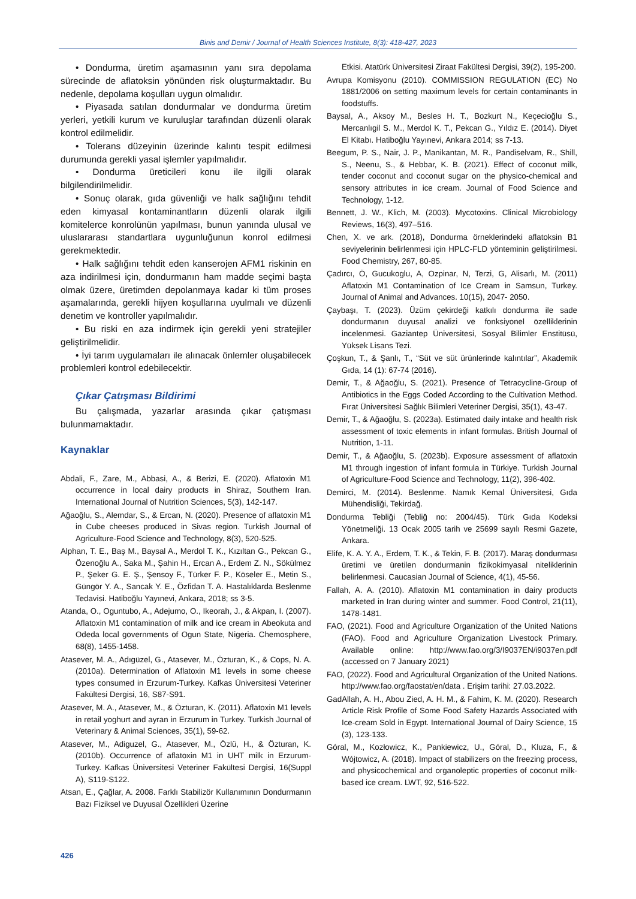Binis and Demir / Journal of Health Sciences Institute, 8(3): 418-427, 2023
• Dondurma, üretim aşamasının yanı sıra depolama sürecinde de aflatoksin yönünden risk oluşturmaktadır. Bu nedenle, depolama koşulları uygun olmalıdır.
• Piyasada satılan dondurmalar ve dondurma üretim yerleri, yetkili kurum ve kuruluşlar tarafından düzenli olarak kontrol edilmelidir.
• Tolerans düzeyinin üzerinde kalıntı tespit edilmesi durumunda gerekli yasal işlemler yapılmalıdır.
• Dondurma üreticileri konu ile ilgili olarak bilgilendirilmelidir.
• Sonuç olarak, gıda güvenliği ve halk sağlığını tehdit eden kimyasal kontaminantların düzenli olarak ilgili komitelerce konrolünün yapılması, bunun yanında ulusal ve uluslararası standartlara uygunluğunun konrol edilmesi gerekmektedir.
• Halk sağlığını tehdit eden kanserojen AFM1 riskinin en aza indirilmesi için, dondurmanın ham madde seçimi başta olmak üzere, üretimden depolanmaya kadar ki tüm proses aşamalarında, gerekli hijyen koşullarına uyulmalı ve düzenli denetim ve kontroller yapılmalıdır.
• Bu riski en aza indirmek için gerekli yeni stratejiler geliştirilmelidir.
• İyi tarım uygulamaları ile alınacak önlemler oluşabilecek problemleri kontrol edebilecektir.
Çıkar Çatışması Bildirimi
Bu çalışmada, yazarlar arasında çıkar çatışması bulunmamaktadır.
Kaynaklar
Abdali, F., Zare, M., Abbasi, A., & Berizi, E. (2020). Aflatoxin M1 occurrence in local dairy products in Shiraz, Southern Iran. International Journal of Nutrition Sciences, 5(3), 142-147.
Ağaoğlu, S., Alemdar, S., & Ercan, N. (2020). Presence of aflatoxin M1 in Cube cheeses produced in Sivas region. Turkish Journal of Agriculture-Food Science and Technology, 8(3), 520-525.
Alphan, T. E., Baş M., Baysal A., Merdol T. K., Kızıltan G., Pekcan G., Özenoğlu A., Saka M., Şahin H., Ercan A., Erdem Z. N., Sökülmez P., Şeker G. E. Ş., Şensoy F., Türker F. P., Köseler E., Metin S., Güngör Y. A., Sancak Y. E., Özfidan T. A. Hastalıklarda Beslenme Tedavisi. Hatiboğlu Yayınevi, Ankara, 2018; ss 3-5.
Atanda, O., Oguntubo, A., Adejumo, O., Ikeorah, J., & Akpan, I. (2007). Aflatoxin M1 contamination of milk and ice cream in Abeokuta and Odeda local governments of Ogun State, Nigeria. Chemosphere, 68(8), 1455-1458.
Atasever, M. A., Adıgüzel, G., Atasever, M., Özturan, K., & Cops, N. A. (2010a). Determination of Aflatoxin M1 levels in some cheese types consumed in Erzurum-Turkey. Kafkas Üniversitesi Veteriner Fakültesi Dergisi, 16, S87-S91.
Atasever, M. A., Atasever, M., & Özturan, K. (2011). Aflatoxin M1 levels in retail yoghurt and ayran in Erzurum in Turkey. Turkish Journal of Veterinary & Animal Sciences, 35(1), 59-62.
Atasever, M., Adiguzel, G., Atasever, M., Özlü, H., & Özturan, K. (2010b). Occurrence of aflatoxin M1 in UHT milk in Erzurum-Turkey. Kafkas Üniversitesi Veteriner Fakültesi Dergisi, 16(Suppl A), S119-S122.
Atsan, E., Çağlar, A. 2008. Farklı Stabilizör Kullanımının Dondurmanın Bazı Fiziksel ve Duyusal Özellikleri Üzerine
Etkisi. Atatürk Üniversitesi Ziraat Fakültesi Dergisi, 39(2), 195-200.
Avrupa Komisyonu (2010). COMMISSION REGULATION (EC) No 1881/2006 on setting maximum levels for certain contaminants in foodstuffs.
Baysal, A., Aksoy M., Besles H. T., Bozkurt N., Keçecioğlu S., Mercanlıgil S. M., Merdol K. T., Pekcan G., Yıldız E. (2014). Diyet El Kitabı. Hatiboğlu Yayınevi, Ankara 2014; ss 7-13.
Beegum, P. S., Nair, J. P., Manikantan, M. R., Pandiselvam, R., Shill, S., Neenu, S., & Hebbar, K. B. (2021). Effect of coconut milk, tender coconut and coconut sugar on the physico-chemical and sensory attributes in ice cream. Journal of Food Science and Technology, 1-12.
Bennett, J. W., Klich, M. (2003). Mycotoxins. Clinical Microbiology Reviews, 16(3), 497–516.
Chen, X. ve ark. (2018), Dondurma örneklerindeki aflatoksin B1 seviyelerinin belirlenmesi için HPLC-FLD yönteminin geliştirilmesi. Food Chemistry, 267, 80-85.
Çadırcı, Ö, Gucukoglu, A, Ozpinar, N, Terzi, G, Alisarlı, M. (2011) Aflatoxin M1 Contamination of Ice Cream in Samsun, Turkey. Journal of Animal and Advances. 10(15), 2047- 2050.
Çaybaşı, T. (2023). Üzüm çekirdeği katkılı dondurma ile sade dondurmanın duyusal analizi ve fonksiyonel özelliklerinin incelenmesi. Gaziantep Üniversitesi, Sosyal Bilimler Enstitüsü, Yüksek Lisans Tezi.
Çoşkun, T., & Şanlı, T., “Süt ve süt ürünlerinde kalıntılar”, Akademik Gıda, 14 (1): 67-74 (2016).
Demir, T., & Ağaoğlu, S. (2021). Presence of Tetracycline-Group of Antibiotics in the Eggs Coded According to the Cultivation Method. Fırat Üniversitesi Sağlık Bilimleri Veteriner Dergisi, 35(1), 43-47.
Demir, T., & Ağaoğlu, S. (2023a). Estimated daily intake and health risk assessment of toxic elements in infant formulas. British Journal of Nutrition, 1-11.
Demir, T., & Ağaoğlu, S. (2023b). Exposure assessment of aflatoxin M1 through ingestion of infant formula in Türkiye. Turkish Journal of Agriculture-Food Science and Technology, 11(2), 396-402.
Demirci, M. (2014). Beslenme. Namık Kemal Üniversitesi, Gıda Mühendisliği, Tekirdağ.
Dondurma Tebliği (Tebliğ no: 2004/45). Türk Gıda Kodeksi Yönetmeliği. 13 Ocak 2005 tarih ve 25699 sayılı Resmi Gazete, Ankara.
Elife, K. A. Y. A., Erdem, T. K., & Tekin, F. B. (2017). Maraş dondurması üretimi ve üretilen dondurmanin fizikokimyasal niteliklerinin belirlenmesi. Caucasian Journal of Science, 4(1), 45-56.
Fallah, A. A. (2010). Aflatoxin M1 contamination in dairy products marketed in Iran during winter and summer. Food Control, 21(11), 1478-1481.
FAO, (2021). Food and Agriculture Organization of the United Nations (FAO). Food and Agriculture Organization Livestock Primary. Available online: http://www.fao.org/3/I9037EN/i9037en.pdf (accessed on 7 January 2021)
FAO, (2022). Food and Agricultural Organization of the United Nations. http://www.fao.org/faostat/en/data . Erişim tarihi: 27.03.2022.
GadAllah, A. H., Abou Zied, A. H. M., & Fahim, K. M. (2020). Research Article Risk Profile of Some Food Safety Hazards Associated with Ice-cream Sold in Egypt. International Journal of Dairy Science, 15 (3), 123-133.
Góral, M., Kozłowicz, K., Pankiewicz, U., Góral, D., Kluza, F., & Wójtowicz, A. (2018). Impact of stabilizers on the freezing process, and physicochemical and organoleptic properties of coconut milk-based ice cream. LWT, 92, 516-522.
426